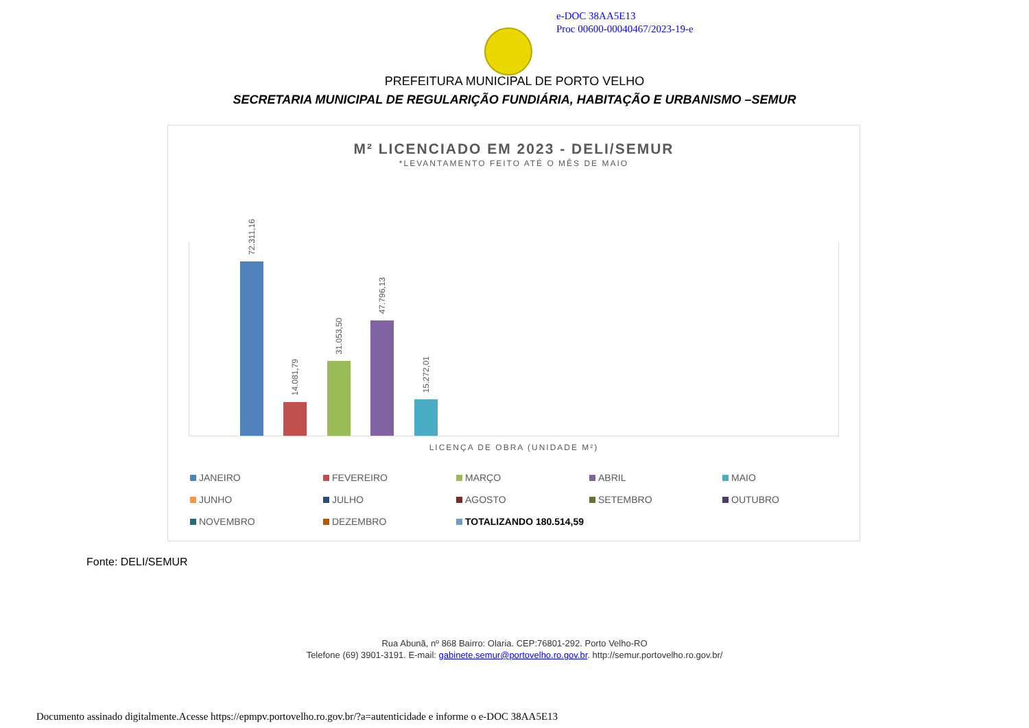e-DOC 38AA5E13
Proc 00600-00040467/2023-19-e
PREFEITURA MUNICIPAL DE PORTO VELHO
SECRETARIA MUNICIPAL DE REGULARIÇÃO FUNDIÁRIA, HABITAÇÃO E URBANISMO –SEMUR
M² LICENCIADO EM 2023 - DELI/SEMUR
*LEVANTAMENTO FEITO ATÉ O MÊS DE MAIO
72.311,16
14.081,79
31.053,50
47.796,13
15.272,01
LICENÇA DE OBRA (UNIDADE M²)
JANEIRO FEVEREIRO MARÇO ABRIL MAIO JUNHO JULHO AGOSTO SETEMBRO OUTUBRO NOVEMBRO DEZEMBRO TOTALIZANDO 180.514,59
Fonte: DELI/SEMUR
Rua Abunã, nº 868 Bairro: Olaria. CEP:76801-292. Porto Velho-RO
Telefone (69) 3901-3191. E-mail: gabinete.semur@portovelho.ro.gov.br. http://semur.portovelho.ro.gov.br/
Documento assinado digitalmente.Acesse https://epmpv.portovelho.ro.gov.br/?a=autenticidade e informe o e-DOC 38AA5E13